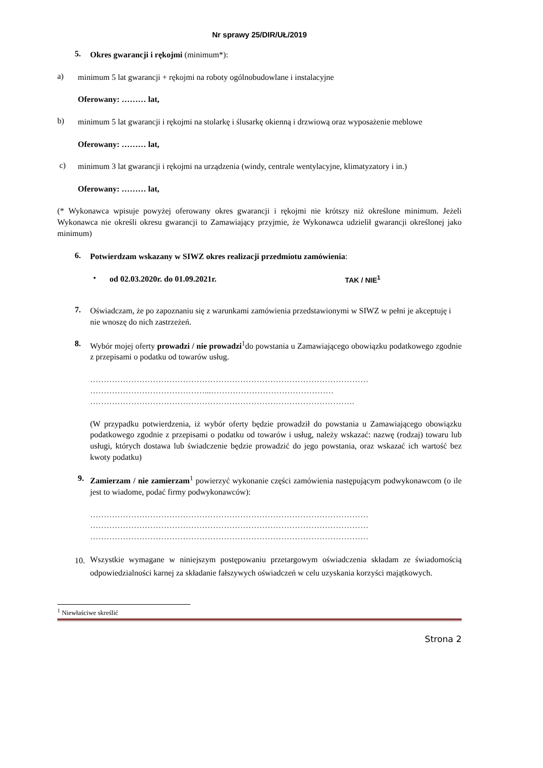Nr sprawy 25/DIR/UŁ/2019
5.
Okres gwarancji i rękojmi (minimum*):
a)
minimum 5 lat gwarancji + rękojmi na roboty ogólnobudowlane i instalacyjne
Oferowany: ……… lat,
b)
minimum 5 lat gwarancji i rękojmi na stolarkę i ślusarkę okienną i drzwiową oraz wyposażenie meblowe
Oferowany: ……… lat,
c)
minimum 3 lat gwarancji i rękojmi na urządzenia (windy, centrale wentylacyjne, klimatyzatory i in.)
Oferowany: ……… lat,
(* Wykonawca wpisuje powyżej oferowany okres gwarancji i rękojmi nie krótszy niż określone minimum. Jeżeli Wykonawca nie określi okresu gwarancji to Zamawiający przyjmie, że Wykonawca udzielił gwarancji określonej jako minimum)
6.
Potwierdzam wskazany w SIWZ okres realizacji przedmiotu zamówienia:
•
od 02.03.2020r. do 01.09.2021r. TAK / NIE<sup>1</sup>
7.
Oświadczam, że po zapoznaniu się z warunkami zamówienia przedstawionymi w SIWZ w pełni je akceptuję i nie wnoszę do nich zastrzeżeń.
8.
Wybór mojej oferty prowadzi / nie prowadzi<sup>1</sup>do powstania u Zamawiającego obowiązku podatkowego zgodnie z przepisami o podatku od towarów usług.
…………………………………………………………………………………………
……………………………………...………………………………………
…………………………………………………………………………………….
(W przypadku potwierdzenia, iż wybór oferty będzie prowadził do powstania u Zamawiającego obowiązku podatkowego zgodnie z przepisami o podatku od towarów i usług, należy wskazać: nazwę (rodzaj) towaru lub usługi, których dostawa lub świadczenie będzie prowadzić do jego powstania, oraz wskazać ich wartość bez kwoty podatku)
9.
Zamierzam / nie zamierzam<sup>1</sup> powierzyć wykonanie części zamówienia następującym podwykonawcom (o ile jest to wiadome, podać firmy podwykonawców):
…………………………………………………………………………………………
…………………………………………………………………………………………
…………………………………………………………………………………………
10.
Wszystkie wymagane w niniejszym postępowaniu przetargowym oświadczenia składam ze świadomością odpowiedzialności karnej za składanie fałszywych oświadczeń w celu uzyskania korzyści majątkowych.
<sup>1</sup> Niewłaściwe skreślić
Strona 2